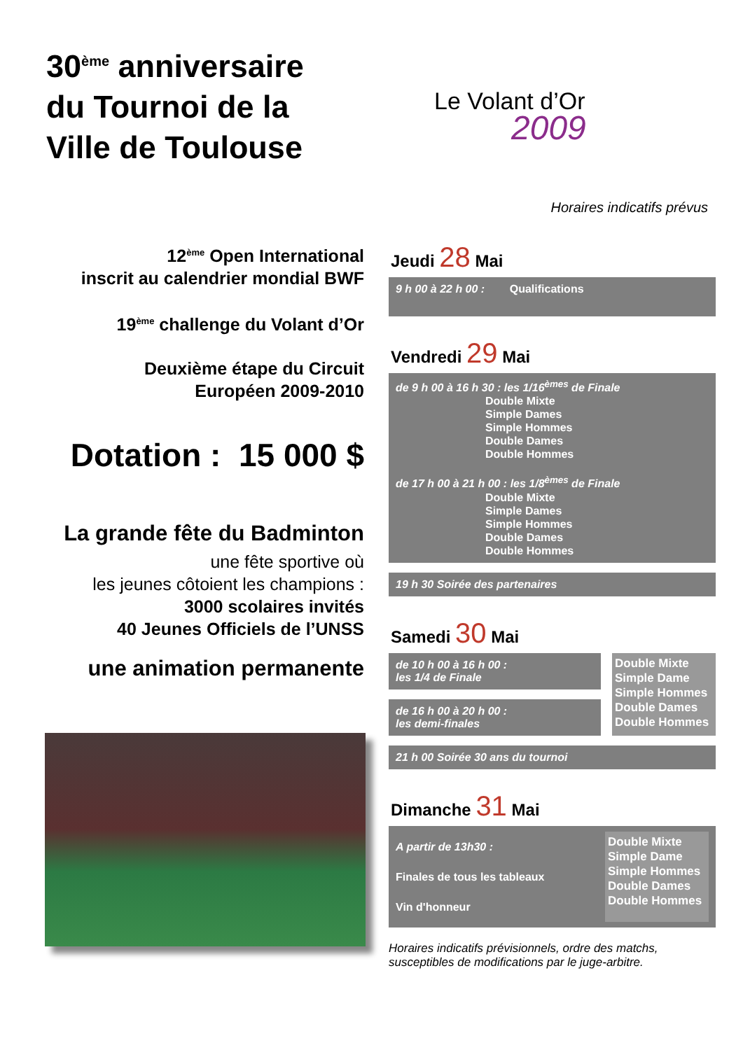30<sup>ème</sup> anniversaire
du Tournoi de la
Ville de Toulouse
Le Volant d’Or
2009
Horaires indicatifs prévus
12<sup>ème</sup> Open International
inscrit au calendrier mondial BWF
19<sup>ème</sup> challenge du Volant d’Or
Deuxième étape du Circuit
Européen 2009-2010
Dotation : 15 000 $
La grande fête du Badminton
une fête sportive où
les jeunes côtoient les champions :
3000 scolaires invités
40 Jeunes Officiels de l’UNSS
une animation permanente
Jeudi 28 Mai
9 h 00 à 22 h 00 : Qualifications
Vendredi 29 Mai
de 9 h 00 à 16 h 30 : les 1/16<sup>èmes</sup> de Finale
Double Mixte
Simple Dames
Simple Hommes
Double Dames
Double Hommes
de 17 h 00 à 21 h 00 : les 1/8<sup>èmes</sup> de Finale
Double Mixte
Simple Dames
Simple Hommes
Double Dames
Double Hommes
19 h 30 Soirée des partenaires
Samedi 30 Mai
de 10 h 00 à 16 h 00 :
les 1/4 de Finale
de 16 h 00 à 20 h 00 :
les demi-finales
Double Mixte
Simple Dame
Simple Hommes
Double Dames
Double Hommes
21 h 00 Soirée 30 ans du tournoi
Dimanche 31 Mai
A partir de 13h30 :
Finales de tous les tableaux
Vin d'honneur
Double Mixte
Simple Dame
Simple Hommes
Double Dames
Double Hommes
Horaires indicatifs prévisionnels, ordre des matchs,
susceptibles de modifications par le juge-arbitre.